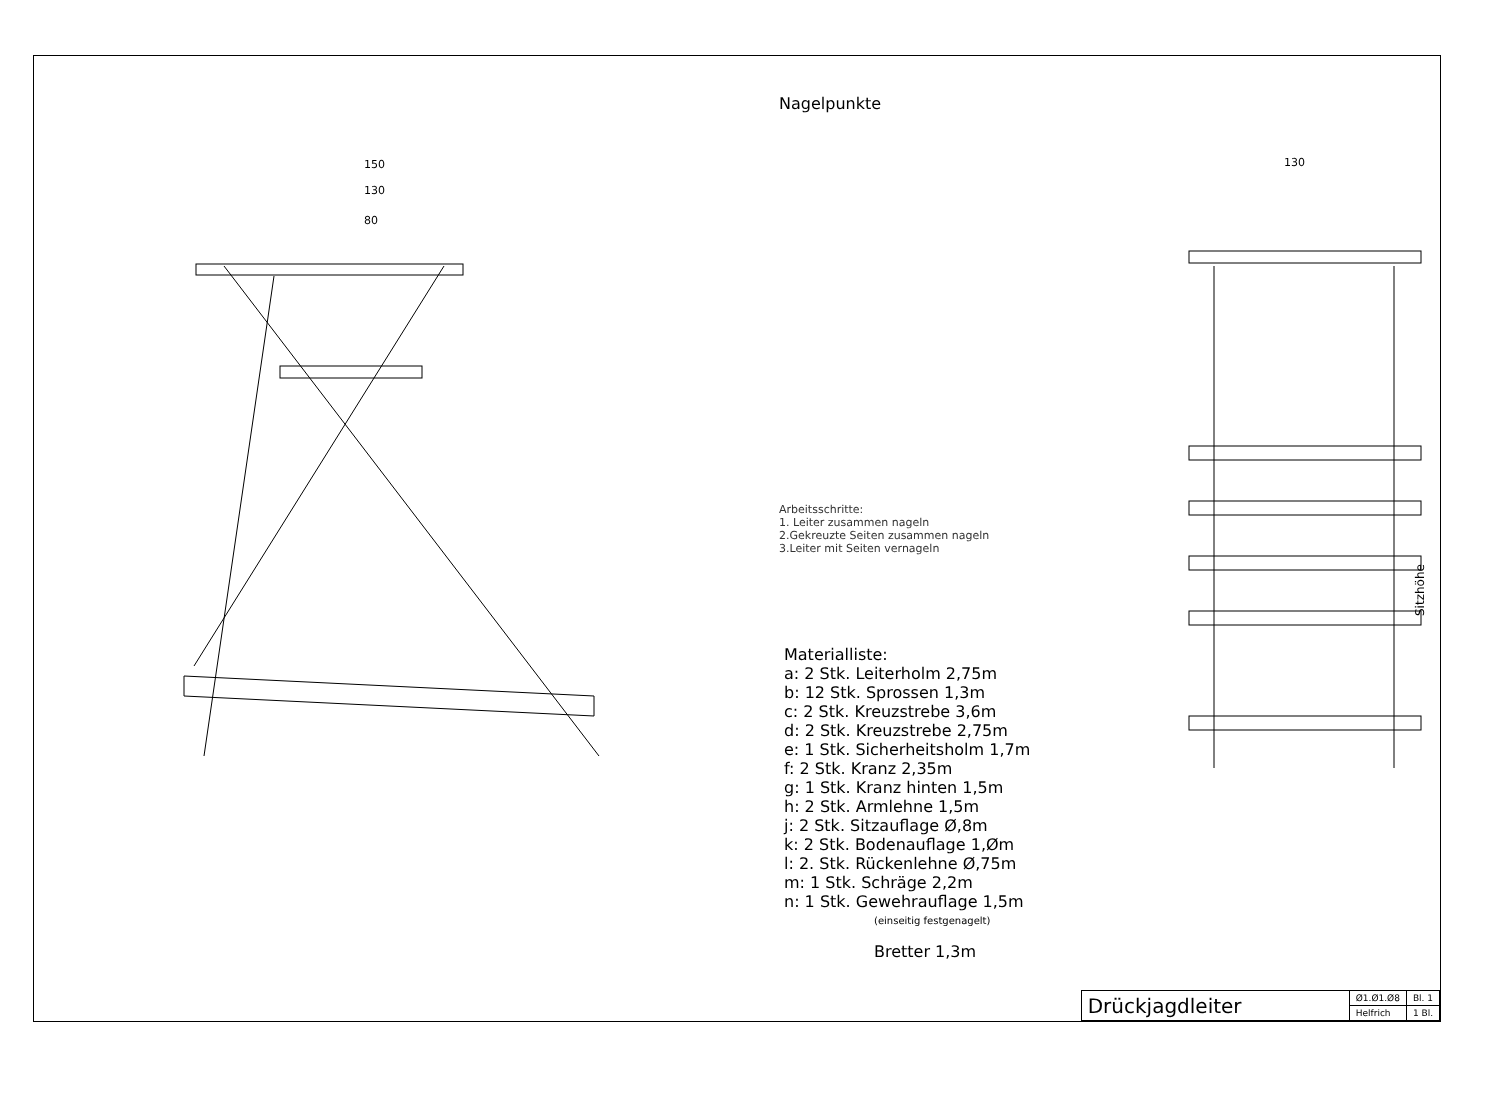150
130
80
Nagelpunkte
Arbeitsschritte:
1. Leiter zusammen nageln
2.Gekreuzte Seiten zusammen nageln
3.Leiter mit Seiten vernageln
Materialliste:
a: 2 Stk. Leiterholm 2,75m
b: 12 Stk. Sprossen 1,3m
c: 2 Stk. Kreuzstrebe 3,6m
d: 2 Stk. Kreuzstrebe 2,75m
e: 1 Stk. Sicherheitsholm 1,7m
f: 2 Stk. Kranz 2,35m
g: 1 Stk. Kranz hinten 1,5m
h: 2 Stk. Armlehne 1,5m
j: 2 Stk. Sitzauflage Ø,8m
k: 2 Stk. Bodenauflage 1,Øm
l: 2. Stk. Rückenlehne Ø,75m
m: 1 Stk. Schräge 2,2m
n: 1 Stk. Gewehrauflage 1,5m
(einseitig festgenagelt)
Bretter 1,3m
130
Sitzhöhe
| Drückjagdleiter | Ø1.Ø1.Ø8 | Bl. 1 |
| | Helfrich | 1 Bl. |